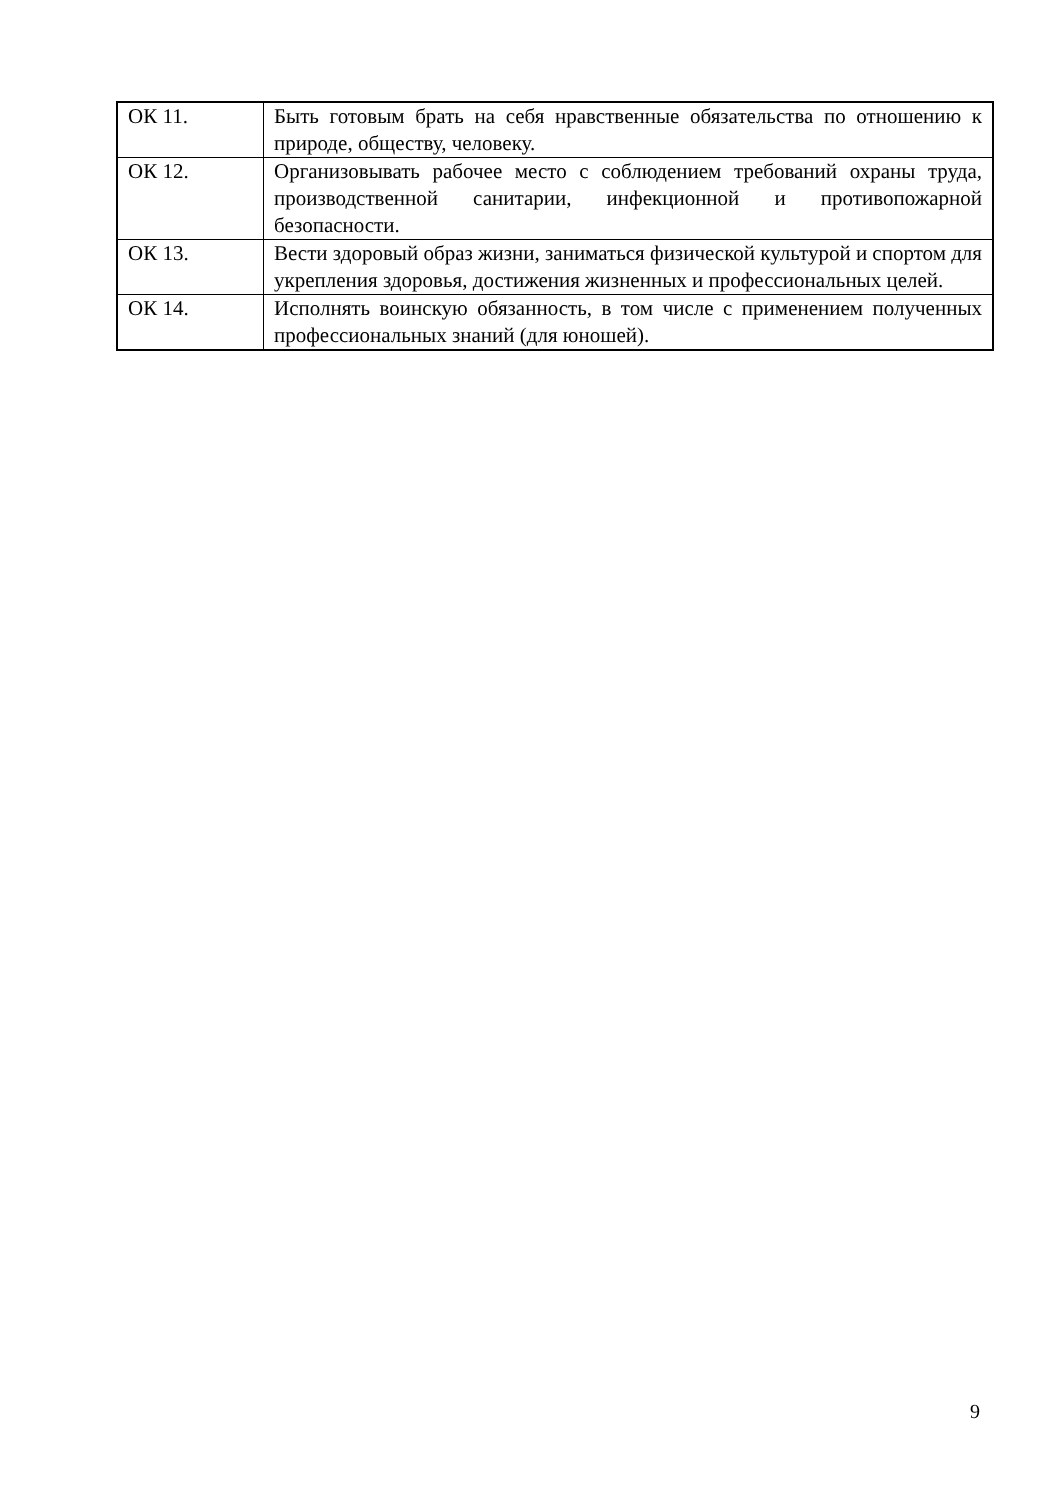| ОК 11. | Быть готовым брать на себя нравственные обязательства по отношению к природе, обществу, человеку. |
| ОК 12. | Организовывать рабочее место с соблюдением требований охраны труда, производственной санитарии, инфекционной и противопожарной безопасности. |
| ОК 13. | Вести здоровый образ жизни, заниматься физической культурой и спортом для укрепления здоровья, достижения жизненных и профессиональных целей. |
| ОК 14. | Исполнять воинскую обязанность, в том числе с применением полученных профессиональных знаний (для юношей). |
9